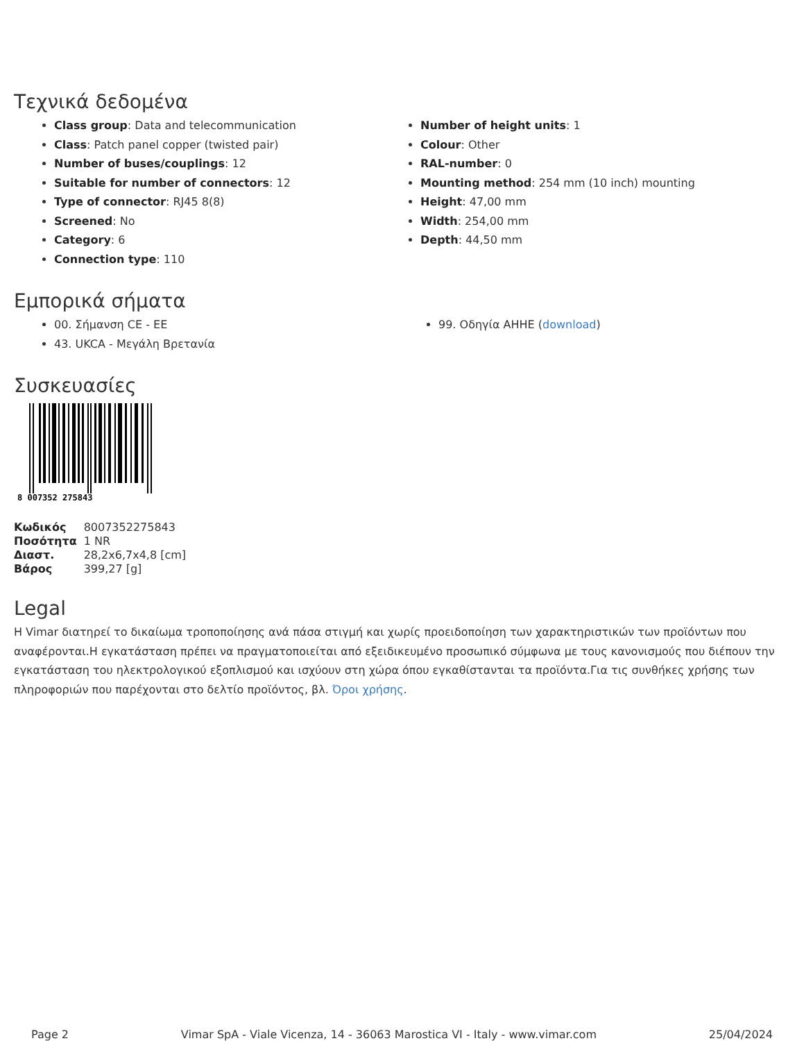Τεχνικά δεδομένα
Class group: Data and telecommunication
Class: Patch panel copper (twisted pair)
Number of buses/couplings: 12
Suitable for number of connectors: 12
Type of connector: RJ45 8(8)
Screened: No
Category: 6
Connection type: 110
Number of height units: 1
Colour: Other
RAL-number: 0
Mounting method: 254 mm (10 inch) mounting
Height: 47,00 mm
Width: 254,00 mm
Depth: 44,50 mm
Εμπορικά σήματα
00. Σήμανση CE - ΕΕ
43. UKCA - Μεγάλη Βρετανία
99. Οδηγία AHHE (download)
Συσκευασίες
8 007352 275843
| Κωδικός | 8007352275843 |
| Ποσότητα | 1 NR |
| Διαστ. | 28,2x6,7x4,8 [cm] |
| Βάρος | 399,27 [g] |
Legal
Η Vimar διατηρεί το δικαίωμα τροποποίησης ανά πάσα στιγμή και χωρίς προειδοποίηση των χαρακτηριστικών των προϊόντων που αναφέρονται.Η εγκατάσταση πρέπει να πραγματοποιείται από εξειδικευμένο προσωπικό σύμφωνα με τους κανονισμούς που διέπουν την εγκατάσταση του ηλεκτρολογικού εξοπλισμού και ισχύουν στη χώρα όπου εγκαθίστανται τα προϊόντα.Για τις συνθήκες χρήσης των πληροφοριών που παρέχονται στο δελτίο προϊόντος, βλ. Όροι χρήσης.
Page 2 Vimar SpA - Viale Vicenza, 14 - 36063 Marostica VI - Italy - www.vimar.com 25/04/2024